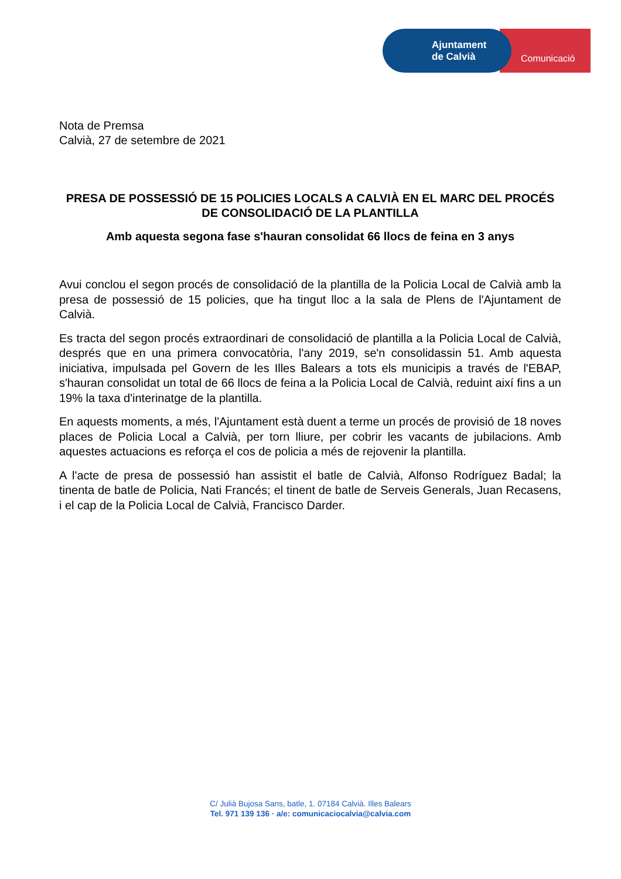Comunicació
Ajuntament
de Calvià
Nota de Premsa
Calvià, 27 de setembre de 2021
PRESA DE POSSESSIÓ DE 15 POLICIES LOCALS A CALVIÀ EN EL MARC DEL PROCÉS DE CONSOLIDACIÓ DE LA PLANTILLA
Amb aquesta segona fase s'hauran consolidat 66 llocs de feina en 3 anys
Avui conclou el segon procés de consolidació de la plantilla de la Policia Local de Calvià amb la presa de possessió de 15 policies, que ha tingut lloc a la sala de Plens de l'Ajuntament de Calvià.
Es tracta del segon procés extraordinari de consolidació de plantilla a la Policia Local de Calvià, després que en una primera convocatòria, l'any 2019, se'n consolidassin 51. Amb aquesta iniciativa, impulsada pel Govern de les Illes Balears a tots els municipis a través de l'EBAP, s'hauran consolidat un total de 66 llocs de feina a la Policia Local de Calvià, reduint així fins a un 19% la taxa d'interinatge de la plantilla.
En aquests moments, a més, l'Ajuntament està duent a terme un procés de provisió de 18 noves places de Policia Local a Calvià, per torn lliure, per cobrir les vacants de jubilacions. Amb aquestes actuacions es reforça el cos de policia a més de rejovenir la plantilla.
A l'acte de presa de possessió han assistit el batle de Calvià, Alfonso Rodríguez Badal; la tinenta de batle de Policia, Nati Francés; el tinent de batle de Serveis Generals, Juan Recasens, i el cap de la Policia Local de Calvià, Francisco Darder.
C/ Julià Bujosa Sans, batle, 1. 07184 Calvià. Illes Balears
Tel. 971 139 136 · a/e: comunicaciocalvia@calvia.com